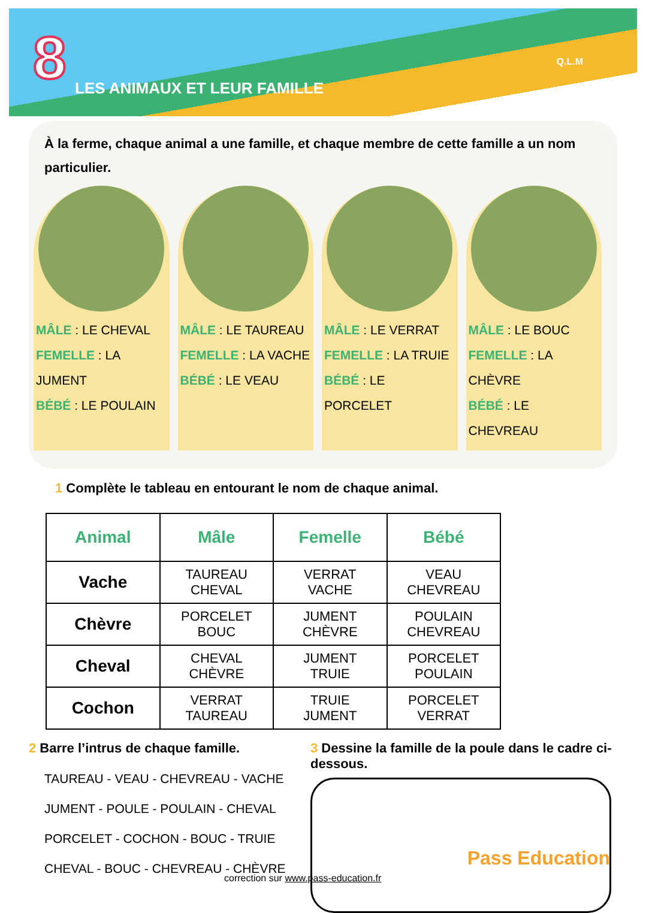8 LES ANIMAUX ET LEUR FAMILLE
Q.L.M
À la ferme, chaque animal a une famille, et chaque membre de cette famille a un nom particulier.
MÂLE : LE CHEVAL
FEMELLE : LA JUMENT
BÉBÉ : LE POULAIN
MÂLE : LE TAUREAU
FEMELLE : LA VACHE
BÉBÉ : LE VEAU
MÂLE : LE VERRAT
FEMELLE : LA TRUIE
BÉBÉ : LE PORCELET
MÂLE : LE BOUC
FEMELLE : LA CHÈVRE
BÉBÉ : LE CHEVREAU
1 Complète le tableau en entourant le nom de chaque animal.
| Animal | Mâle | Femelle | Bébé |
| --- | --- | --- | --- |
| Vache | TAUREAU CHEVAL | VERRAT VACHE | VEAU CHEVREAU |
| Chèvre | PORCELET BOUC | JUMENT CHÈVRE | POULAIN CHEVREAU |
| Cheval | CHEVAL CHÈVRE | JUMENT TRUIE | PORCELET POULAIN |
| Cochon | VERRAT TAUREAU | TRUIE JUMENT | PORCELET VERRAT |
2 Barre l’intrus de chaque famille.
TAUREAU - VEAU - CHEVREAU - VACHE
JUMENT - POULE - POULAIN - CHEVAL
PORCELET - COCHON - BOUC - TRUIE
CHEVAL - BOUC - CHEVREAU - CHÈVRE
3 Dessine la famille de la poule dans le cadre ci-dessous.
correction sur www.pass-education.fr
Pass Education